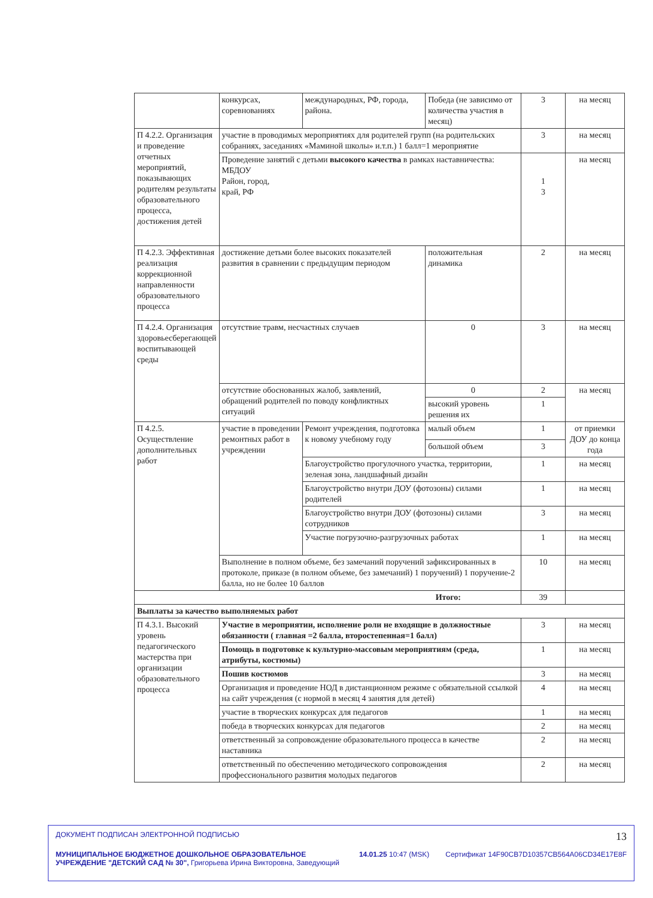| | конкурсах, соревнованиях | международных, РФ, города, района. | | Победа (не зависимо от количества участия в месяц) | 3 | на месяц |
| П 4.2.2. Организация и проведение отчетных мероприятий, показывающих родителям результаты образовательного процесса, достижения детей | участие в проводимых мероприятиях для родителей групп (на родительских собраниях, заседаниях «Маминой школы» и.т.п.) 1 балл=1 мероприятие | | | | 3 | на месяц |
| | Проведение занятий с детьми высокого качества в рамках наставничества: МБДОУ Район, город, край, РФ | | | | 1 3 | на месяц |
| П 4.2.3. Эффективная реализация коррекционной направленности образовательного процесса | достижение детьми более высоких показателей развития в сравнении с предыдущим периодом | | положительная динамика | | 2 | на месяц |
| П 4.2.4. Организация здоровьесберегающей воспитывающей среды | отсутствие травм, несчастных случаев | | 0 | | 3 | на месяц |
| | отсутствие обоснованных жалоб, заявлений, обращений родителей по поводу конфликтных ситуаций | | 0 | | 2 | на месяц |
| | | | высокий уровень решения их | | 1 | |
| П 4.2.5. Осуществление дополнительных работ | участие в проведении ремонтных работ в учреждении | Ремонт учреждения, подготовка к новому учебному году | | малый объем | 1 | от приемки ДОУ до конца года |
| | | | | большой объем | 3 | |
| | | Благоустройство прогулочного участка, территории, зеленая зона, ландшафный дизайн | | | 1 | на месяц |
| | | Благоустройство внутри ДОУ (фотозоны) силами родителей | | | 1 | на месяц |
| | | Благоустройство внутри ДОУ (фотозоны) силами сотрудников | | | 3 | на месяц |
| | | Участие погрузочно-разгрузочных работах | | | 1 | на месяц |
| | Выполнение в полном объеме, без замечаний поручений зафиксированных в протоколе, приказе (в полном объеме, без замечаний) 1 поручений) 1 поручение-2 балла, но не более 10 баллов | | | | 10 | на месяц |
| Итого: | | | | | 39 | |
| Выплаты за качество выполняемых работ | | | | | | |
| П 4.3.1. Высокий уровень педагогического мастерства при организации образовательного процесса | Участие в мероприятии, исполнение роли не входящие в должностные обязанности ( главная =2 балла, второстепенная=1 балл) | | | | 3 | на месяц |
| | Помощь в подготовке к культурно-массовым мероприятиям (среда, атрибуты, костюмы) | | | | 1 | на месяц |
| | Пошив костюмов | | | | 3 | на месяц |
| | Организация и проведение НОД в дистанционном режиме с обязательной ссылкой на сайт учреждения (с нормой в месяц 4 занятия для детей) | | | | 4 | на месяц |
| | участие в творческих конкурсах для педагогов | | | | 1 | на месяц |
| | победа в творческих конкурсах для педагогов | | | | 2 | на месяц |
| | ответственный за сопровождение образовательного процесса в качестве наставника | | | | 2 | на месяц |
| | ответственный по обеспечению методического сопровождения профессионального развития молодых педагогов | | | | 2 | на месяц |
ДОКУМЕНТ ПОДПИСАН ЭЛЕКТРОННОЙ ПОДПИСЬЮ 13
МУНИЦИПАЛЬНОЕ БЮДЖЕТНОЕ ДОШКОЛЬНОЕ ОБРАЗОВАТЕЛЬНОЕ УЧРЕЖДЕНИЕ "ДЕТСКИЙ САД № 30", Григорьева Ирина Викторовна, Заведующий 14.01.25 10:47 (MSK) Сертификат 14F90CB7D10357CB564A06CD34E17E8F